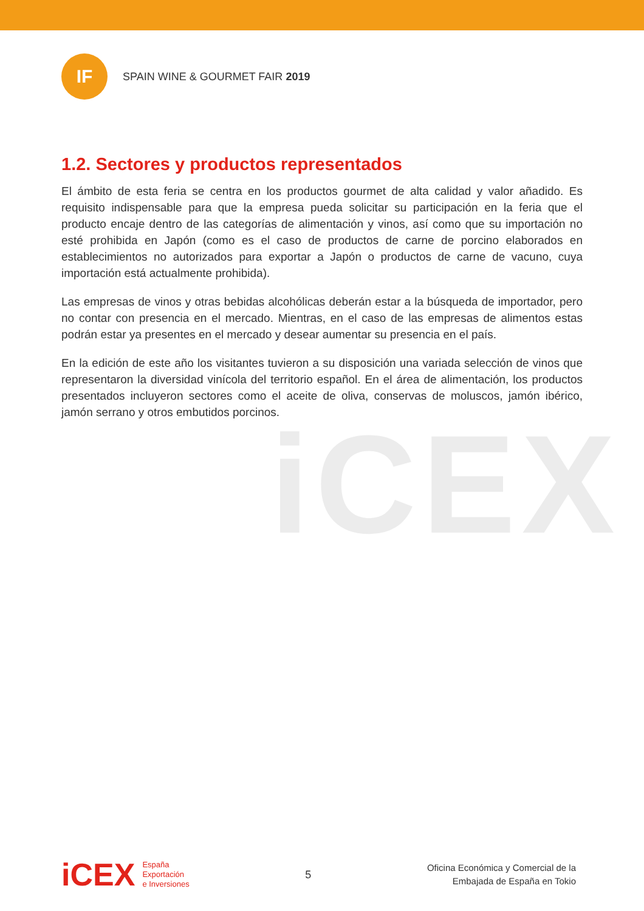iCEX
IF
SPAIN WINE & GOURMET FAIR 2019
1.2. Sectores y productos representados
El ámbito de esta feria se centra en los productos gourmet de alta calidad y valor añadido. Es requisito indispensable para que la empresa pueda solicitar su participación en la feria que el producto encaje dentro de las categorías de alimentación y vinos, así como que su importación no esté prohibida en Japón (como es el caso de productos de carne de porcino elaborados en establecimientos no autorizados para exportar a Japón o productos de carne de vacuno, cuya importación está actualmente prohibida).
Las empresas de vinos y otras bebidas alcohólicas deberán estar a la búsqueda de importador, pero no contar con presencia en el mercado. Mientras, en el caso de las empresas de alimentos estas podrán estar ya presentes en el mercado y desear aumentar su presencia en el país.
En la edición de este año los visitantes tuvieron a su disposición una variada selección de vinos que representaron la diversidad vinícola del territorio español. En el área de alimentación, los productos presentados incluyeron sectores como el aceite de oliva, conservas de moluscos, jamón ibérico, jamón serrano y otros embutidos porcinos.
iCEX
España
Exportación
e Inversiones
5
Oficina Económica y Comercial de la
Embajada de España en Tokio